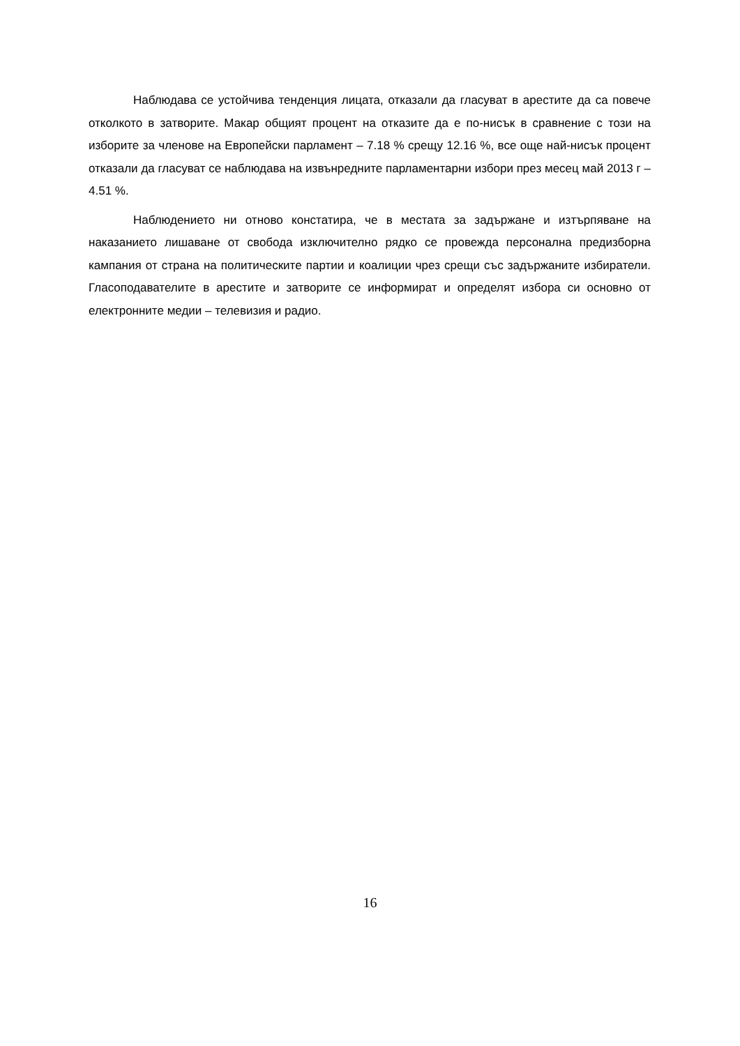Наблюдава се устойчива тенденция лицата, отказали да гласуват в арестите да са повече отколкото в затворите. Макар общият процент на отказите да е по-нисък в сравнение с този на изборите за членове на Европейски парламент – 7.18 % срещу 12.16 %, все още най-нисък процент отказали да гласуват се наблюдава на извънредните парламентарни избори през месец май 2013 г – 4.51 %.
Наблюдението ни отново констатира, че в местата за задържане и изтърпяване на наказанието лишаване от свобода изключително рядко се провежда персонална предизборна кампания от страна на политическите партии и коалиции чрез срещи със задържаните избиратели. Гласоподавателите в арестите и затворите се информират и определят избора си основно от електронните медии – телевизия и радио.
16